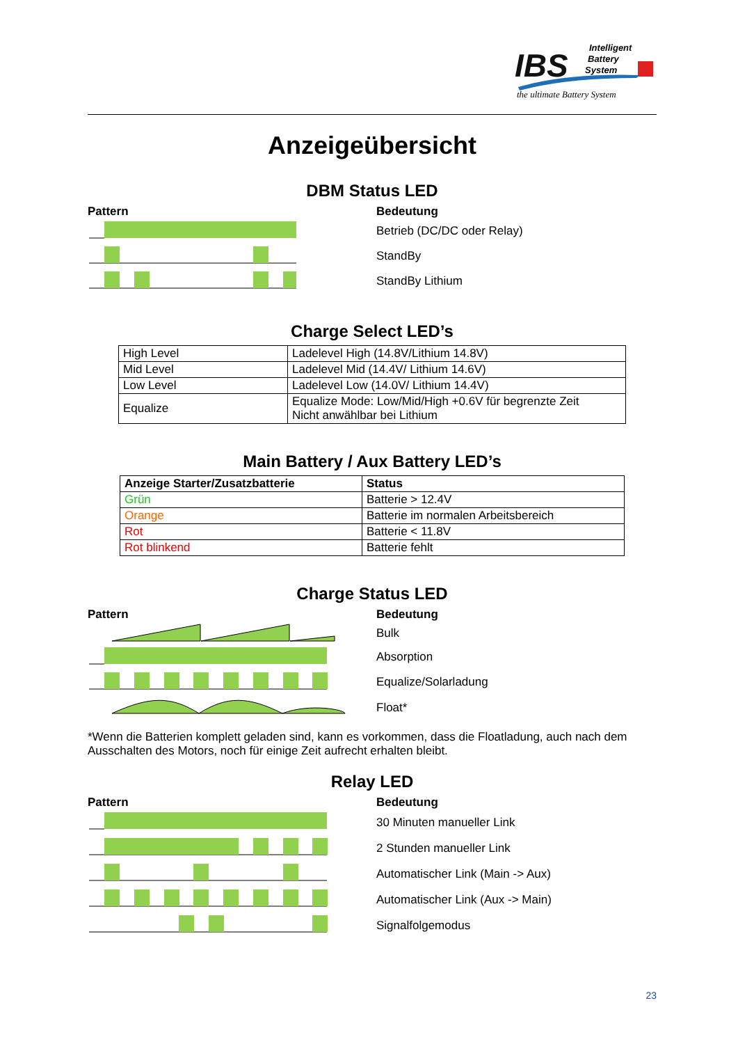IBS
Intelligent
Battery
System
the ultimate Battery System
Anzeigeübersicht
DBM Status LED
Pattern Bedeutung
Betrieb (DC/DC oder Relay)
StandBy
StandBy Lithium
Charge Select LED’s
| High Level | Ladelevel High (14.8V/Lithium 14.8V) |
| Mid Level | Ladelevel Mid (14.4V/ Lithium 14.6V) |
| Low Level | Ladelevel Low (14.0V/ Lithium 14.4V) |
| Equalize | Equalize Mode: Low/Mid/High +0.6V für begrenzte Zeit Nicht anwählbar bei Lithium |
Main Battery / Aux Battery LED’s
| Anzeige Starter/Zusatzbatterie | Status |
| --- | --- |
| Grün | Batterie > 12.4V |
| Orange | Batterie im normalen Arbeitsbereich |
| Rot | Batterie < 11.8V |
| Rot blinkend | Batterie fehlt |
Charge Status LED
Pattern Bedeutung
Bulk
Absorption
Equalize/Solarladung
Float*
*Wenn die Batterien komplett geladen sind, kann es vorkommen, dass die Floatladung, auch nach dem Ausschalten des Motors, noch für einige Zeit aufrecht erhalten bleibt.
Relay LED
Pattern Bedeutung
30 Minuten manueller Link
2 Stunden manueller Link
Automatischer Link (Main -> Aux)
Automatischer Link (Aux -> Main)
Signalfolgemodus
23